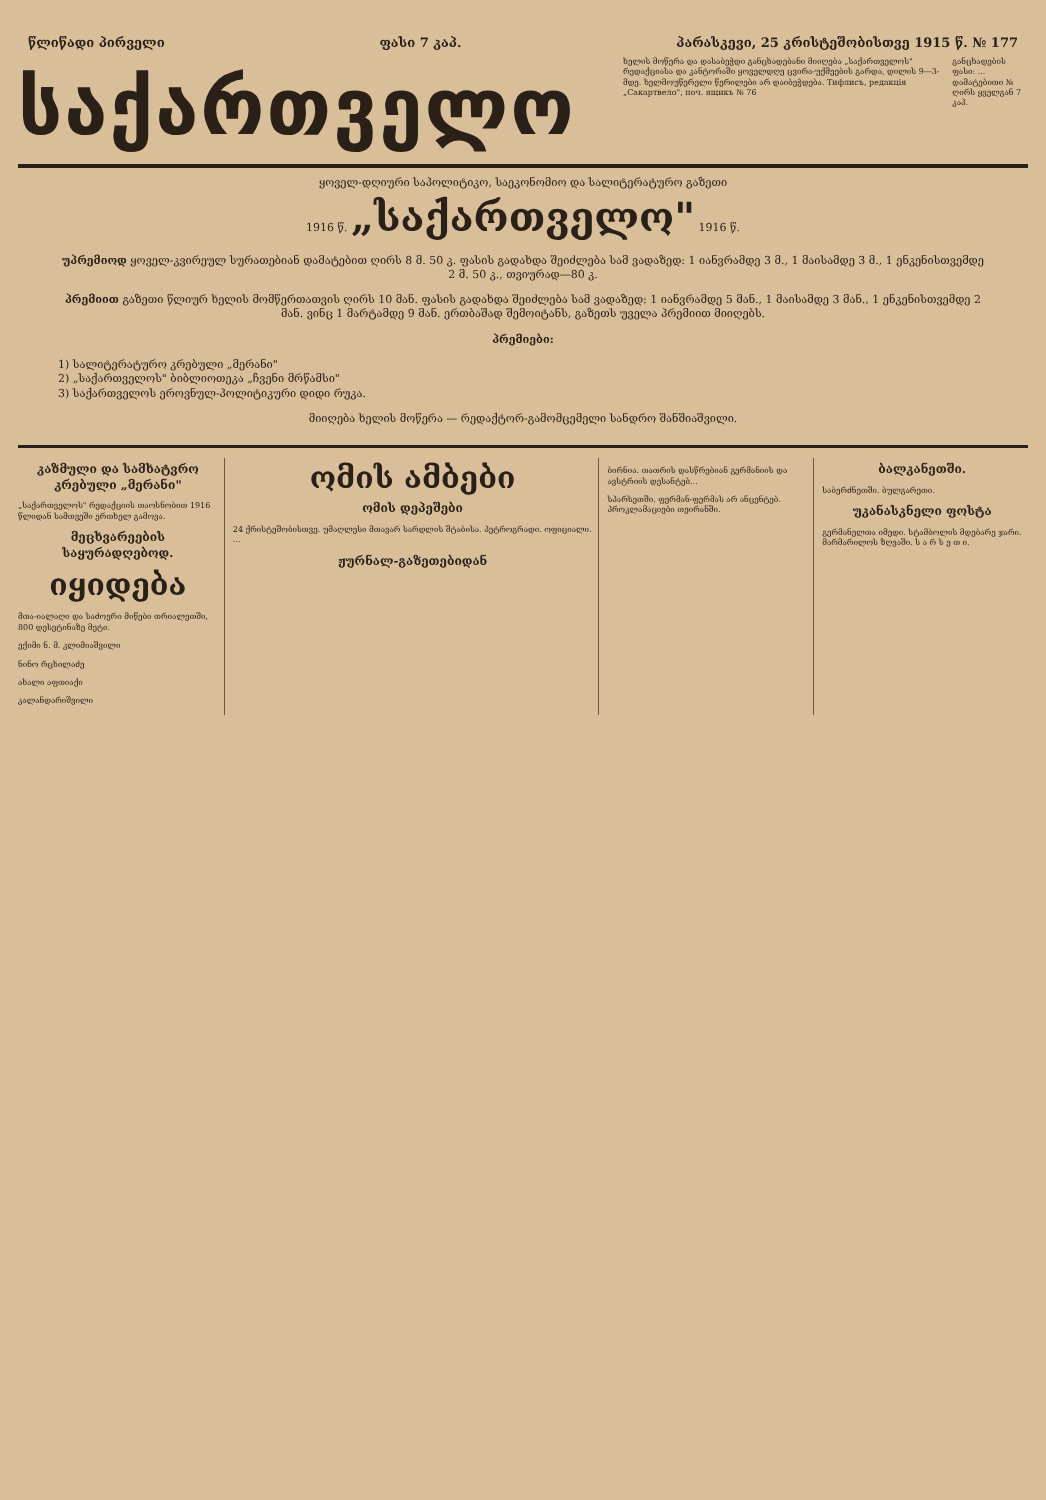წლიწადი პირველი ფასი 7 კაპ. პარასკევი, 25 კრისტეშობისთვე 1915 წ. № 177
საქართველო
ხელის მოწერა და დასაბეჭდი განცხადებანი მიიღება „საქართველოს" რედაქციასა და კანტორაში ყოველდღე ცვირა-უქმეების გარდა, დილის 9—3-მდე. ხელმოუწერელი წერილები არ დაიბეჭდება. Тифлисъ, редакція „Сакартвело", поч. ящикъ № 76
განცხადების ფასი: ... დამატებითი № ღირს ყველგან 7 კაპ.
ყოველ-დღიური საპოლიტიკო, საეკონომიო და სალიტერატურო გაზეთი
1916 წ.
„საქართველო"
1916 წ.
უპრემიოდ ყოველ-კვირეულ სურათებიან დამატებით ღირს 8 მ. 50 კ. ფასის გადახდა შეიძლება სამ ვადაზედ: 1 იანვრამდე 3 მ., 1 მაისამდე 3 მ., 1 ენკენისთვემდე 2 მ. 50 კ., თვიურად—80 კ.
პრემიით გაზეთი წლიურ ხელის მომწერთათვის ღირს 10 მან. ფასის გადახდა შეიძლება სამ ვადაზედ: 1 იანვრამდე 5 მან., 1 მაისამდე 3 მან., 1 ენკენისთვემდე 2 მან. ვინც 1 მარტამდე 9 მან. ერთბაშად შემოიტანს, გაზეთს უველა პრემიით მიიღებს.
პრემიები:
1) სალიტერატურო კრებული „მერანი"
2) „საქართველოს" ბიბლიოთეკა „ჩვენი მრწამსი"
3) საქართველოს ეროვნულ-პოლიტიკური დიდი რუკა.
მიიღება ხელის მოწერა — რედაქტორ-გამომცემელი სანდრო შანშიაშვილი.
კაზმული და სამხატვრო კრებული „მერანი"
„საქართველოს" რედაქციის თაოსნობით 1916 წლიდან სამთვეში ერთხელ გამოვა.
მეცხვარეების საყურადღებოდ.
იყიდება
მთა-იალაღი და საძოვრი მიწები თრიალეთში, 800 დესეტინაზე მეტი.
ექიმი ნ. მ. კლიმიაშვილი
ნინო რცხილაძე
ახალი აფთიაქი
კალანდარიშვილი
ომის ამბები
ომის დეპეშები
24 ქრისტეშობისთვე. უმაღლესი მთავარ სარდლის შტაბისა. პეტროგრადი. ოფიციალი. ...
ჟურნალ-გაზეთებიდან
ბირნია. თათრის დასწრებიან გერმანიის და ავსტრიის დესანტებ...
სპარსეთში. ფერმან-ფერმას არ ანცენტებ. პროკლამაციები თეირანში.
ბალკანეთში.
საბერძნეთში. ბულგარეთი.
უკანასკნელი ფოსტა
გერმანელთა იმედი. სტამბოლის მდებარე ჯარი. მარმარილოს ზღვაში. ს ა რ ს ე თ ი.